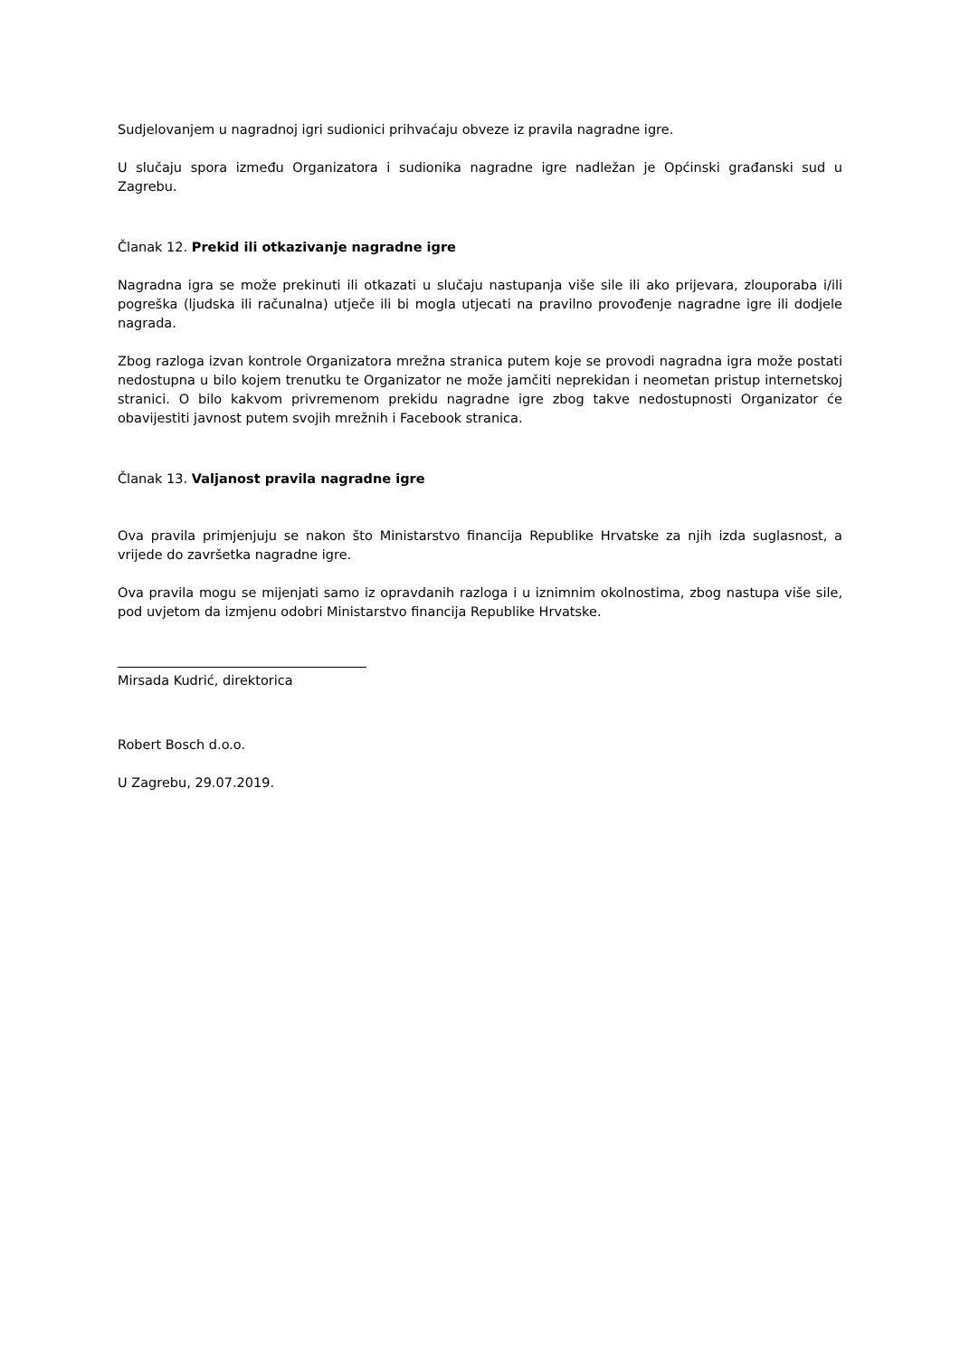Sudjelovanjem u nagradnoj igri sudionici prihvaćaju obveze iz pravila nagradne igre.
U slučaju spora između Organizatora i sudionika nagradne igre nadležan je Općinski građanski sud u Zagrebu.
Članak 12. Prekid ili otkazivanje nagradne igre
Nagradna igra se može prekinuti ili otkazati u slučaju nastupanja više sile ili ako prijevara, zlouporaba i/ili pogreška (ljudska ili računalna) utječe ili bi mogla utjecati na pravilno provođenje nagradne igre ili dodjele nagrada.
Zbog razloga izvan kontrole Organizatora mrežna stranica putem koje se provodi nagradna igra može postati nedostupna u bilo kojem trenutku te Organizator ne može jamčiti neprekidan i neometan pristup internetskoj stranici. O bilo kakvom privremenom prekidu nagradne igre zbog takve nedostupnosti Organizator će obavijestiti javnost putem svojih mrežnih i Facebook stranica.
Članak 13. Valjanost pravila nagradne igre
Ova pravila primjenjuju se nakon što Ministarstvo financija Republike Hrvatske za njih izda suglasnost, a vrijede do završetka nagradne igre.
Ova pravila mogu se mijenjati samo iz opravdanih razloga i u iznimnim okolnostima, zbog nastupa više sile, pod uvjetom da izmjenu odobri Ministarstvo financija Republike Hrvatske.
Mirsada Kudrić, direktorica
Robert Bosch d.o.o.
U Zagrebu, 29.07.2019.